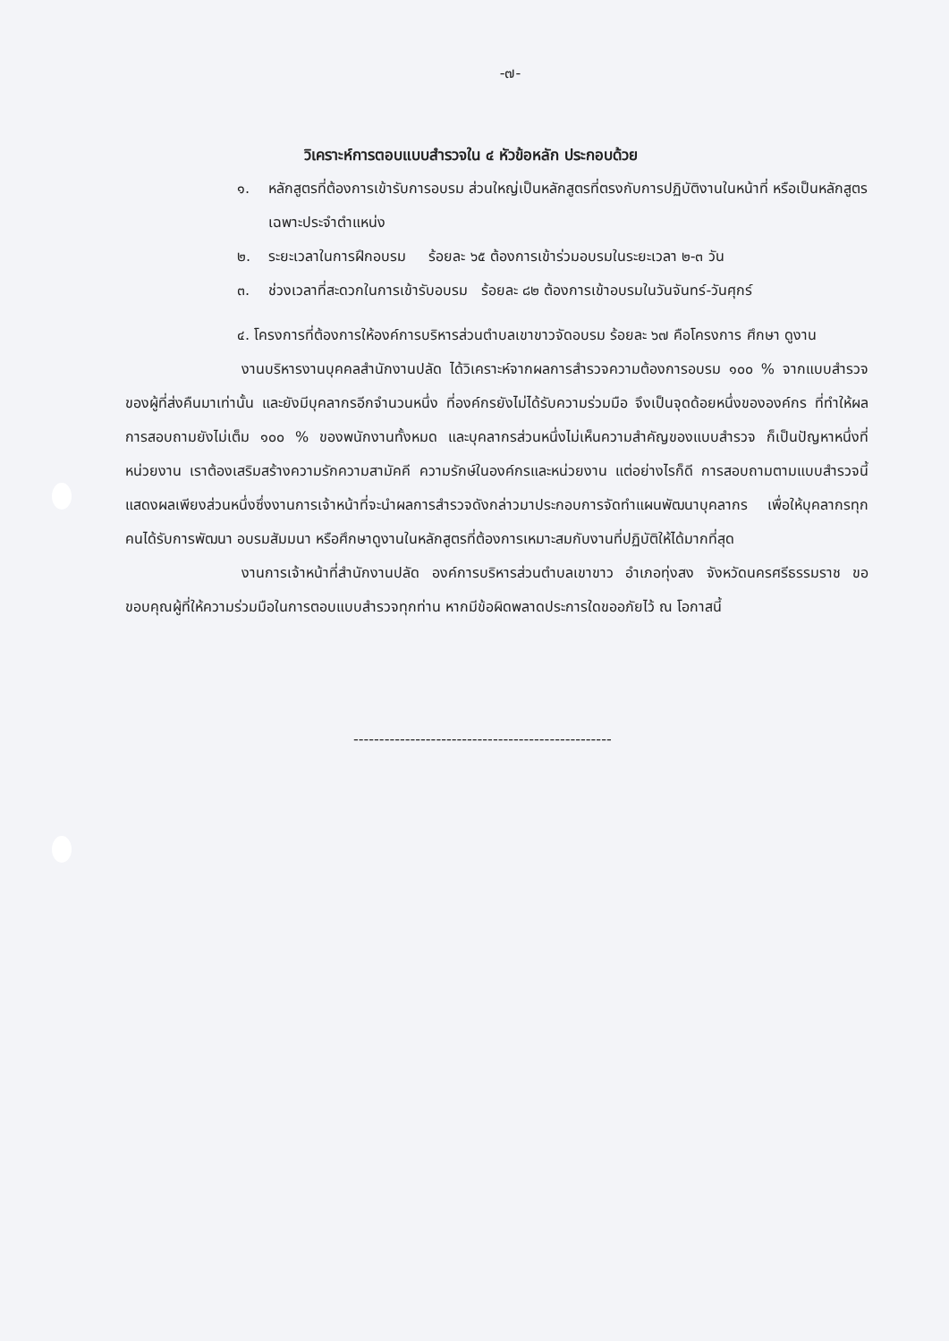-๗-
วิเคราะห์การตอบแบบสำรวจใน ๔ หัวข้อหลัก ประกอบด้วย
๑. หลักสูตรที่ต้องการเข้ารับการอบรม ส่วนใหญ่เป็นหลักสูตรที่ตรงกับการปฏิบัติงานในหน้าที่ หรือเป็นหลักสูตรเฉพาะประจำตำแหน่ง
๒. ระยะเวลาในการฝึกอบรม ร้อยละ ๖๕ ต้องการเข้าร่วมอบรมในระยะเวลา ๒-๓ วัน
๓. ช่วงเวลาที่สะดวกในการเข้ารับอบรม ร้อยละ ๘๒ ต้องการเข้าอบรมในวันจันทร์-วันศุกร์
๔. โครงการที่ต้องการให้องค์การบริหารส่วนตำบลเขาขาวจัดอบรม ร้อยละ ๖๗ คือโครงการ ศึกษา ดูงาน
งานบริหารงานบุคคลสำนักงานปลัด ได้วิเคราะห์จากผลการสำรวจความต้องการอบรม ๑๐๐ % จากแบบสำรวจของผู้ที่ส่งคืนมาเท่านั้น และยังมีบุคลากรอีกจำนวนหนึ่ง ที่องค์กรยังไม่ได้รับความร่วมมือ จึงเป็นจุดด้อยหนึ่งขององค์กร ที่ทำให้ผลการสอบถามยังไม่เต็ม ๑๐๐ % ของพนักงานทั้งหมด และบุคลากรส่วนหนึ่งไม่เห็นความสำคัญของแบบสำรวจ ก็เป็นปัญหาหนึ่งที่หน่วยงาน เราต้องเสริมสร้างความรักความสามัคคี ความรักษ์ในองค์กรและหน่วยงาน แต่อย่างไรก็ดี การสอบถามตามแบบสำรวจนี้ แสดงผลเพียงส่วนหนึ่งซึ่งงานการเจ้าหน้าที่จะนำผลการสำรวจดังกล่าวมาประกอบการจัดทำแผนพัฒนาบุคลากร เพื่อให้บุคลากรทุกคนได้รับการพัฒนา อบรมสัมมนา หรือศึกษาดูงานในหลักสูตรที่ต้องการเหมาะสมกับงานที่ปฏิบัติให้ได้มากที่สุด
งานการเจ้าหน้าที่สำนักงานปลัด องค์การบริหารส่วนตำบลเขาขาว อำเภอทุ่งสง จังหวัดนครศรีธรรมราช ขอขอบคุณผู้ที่ให้ความร่วมมือในการตอบแบบสำรวจทุกท่าน หากมีข้อผิดพลาดประการใดขออภัยไว้ ณ โอกาสนี้
--------------------------------------------------